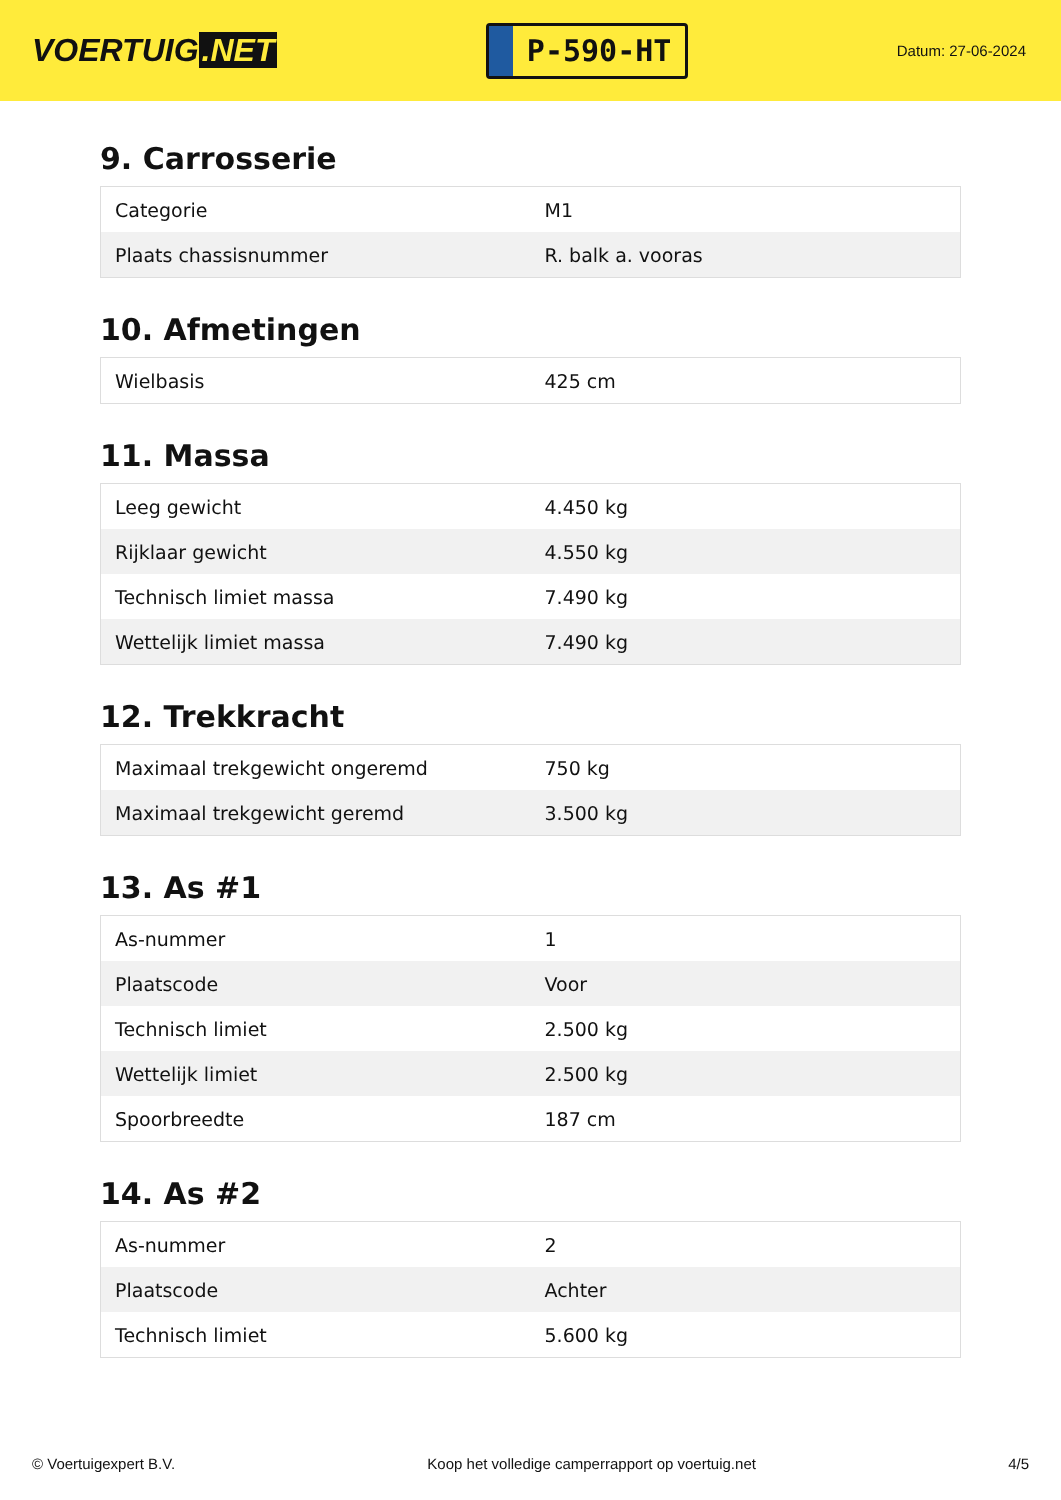VOERTUIG.NET
P-590-HT
Datum: 27-06-2024
9. Carrosserie
| Categorie | M1 |
| Plaats chassisnummer | R. balk a. vooras |
10. Afmetingen
| Wielbasis | 425 cm |
11. Massa
| Leeg gewicht | 4.450 kg |
| Rijklaar gewicht | 4.550 kg |
| Technisch limiet massa | 7.490 kg |
| Wettelijk limiet massa | 7.490 kg |
12. Trekkracht
| Maximaal trekgewicht ongeremd | 750 kg |
| Maximaal trekgewicht geremd | 3.500 kg |
13. As #1
| As-nummer | 1 |
| Plaatscode | Voor |
| Technisch limiet | 2.500 kg |
| Wettelijk limiet | 2.500 kg |
| Spoorbreedte | 187 cm |
14. As #2
| As-nummer | 2 |
| Plaatscode | Achter |
| Technisch limiet | 5.600 kg |
© Voertuigexpert B.V. Koop het volledige camperrapport op voertuig.net 4/5